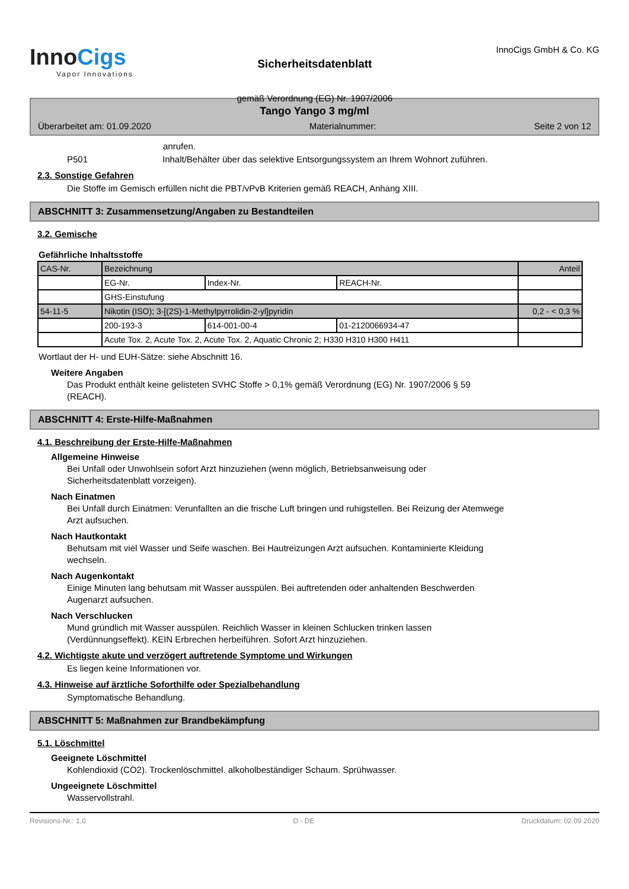InnoCigs
Vapor Innovations
Sicherheitsdatenblatt
gemäß Verordnung (EG) Nr. 1907/2006
InnoCigs GmbH & Co. KG
Tango Yango 3 mg/ml
Überarbeitet am: 01.09.2020 Materialnummer: Seite 2 von 12
anrufen.
P501 Inhalt/Behälter über das selektive Entsorgungssystem an Ihrem Wohnort zuführen.
2.3. Sonstige Gefahren
Die Stoffe im Gemisch erfüllen nicht die PBT/vPvB Kriterien gemäß REACH, Anhang XIII.
ABSCHNITT 3: Zusammensetzung/Angaben zu Bestandteilen
3.2. Gemische
Gefährliche Inhaltsstoffe
| CAS-Nr. | Bezeichnung | | | Anteil |
| --- | --- | --- | --- | --- |
| | EG-Nr. | Index-Nr. | REACH-Nr. | |
| | GHS-Einstufung | | | |
| 54-11-5 | Nikotin (ISO); 3-[(2S)-1-Methylpyrrolidin-2-yl]pyridin | | | 0,2 - < 0,3 % |
| | 200-193-3 | 614-001-00-4 | 01-2120066934-47 | |
| | Acute Tox. 2, Acute Tox. 2, Acute Tox. 2, Aquatic Chronic 2; H330 H310 H300 H411 | | | |
Wortlaut der H- und EUH-Sätze: siehe Abschnitt 16.
Weitere Angaben
Das Produkt enthält keine gelisteten SVHC Stoffe > 0,1% gemäß Verordnung (EG) Nr. 1907/2006 § 59
(REACH).
ABSCHNITT 4: Erste-Hilfe-Maßnahmen
4.1. Beschreibung der Erste-Hilfe-Maßnahmen
Allgemeine Hinweise
Bei Unfall oder Unwohlsein sofort Arzt hinzuziehen (wenn möglich, Betriebsanweisung oder
Sicherheitsdatenblatt vorzeigen).
Nach Einatmen
Bei Unfall durch Einatmen: Verunfallten an die frische Luft bringen und ruhigstellen. Bei Reizung der Atemwege
Arzt aufsuchen.
Nach Hautkontakt
Behutsam mit viel Wasser und Seife waschen. Bei Hautreizungen Arzt aufsuchen. Kontaminierte Kleidung
wechseln.
Nach Augenkontakt
Einige Minuten lang behutsam mit Wasser ausspülen. Bei auftretenden oder anhaltenden Beschwerden
Augenarzt aufsuchen.
Nach Verschlucken
Mund gründlich mit Wasser ausspülen. Reichlich Wasser in kleinen Schlucken trinken lassen
(Verdünnungseffekt). KEIN Erbrechen herbeiführen. Sofort Arzt hinzuziehen.
4.2. Wichtigste akute und verzögert auftretende Symptome und Wirkungen
Es liegen keine Informationen vor.
4.3. Hinweise auf ärztliche Soforthilfe oder Spezialbehandlung
Symptomatische Behandlung.
ABSCHNITT 5: Maßnahmen zur Brandbekämpfung
5.1. Löschmittel
Geeignete Löschmittel
Kohlendioxid (CO2). Trockenlöschmittel. alkoholbeständiger Schaum. Sprühwasser.
Ungeeignete Löschmittel
Wasservollstrahl.
Revisions-Nr.: 1,0 D - DE Druckdatum: 02.09.2020